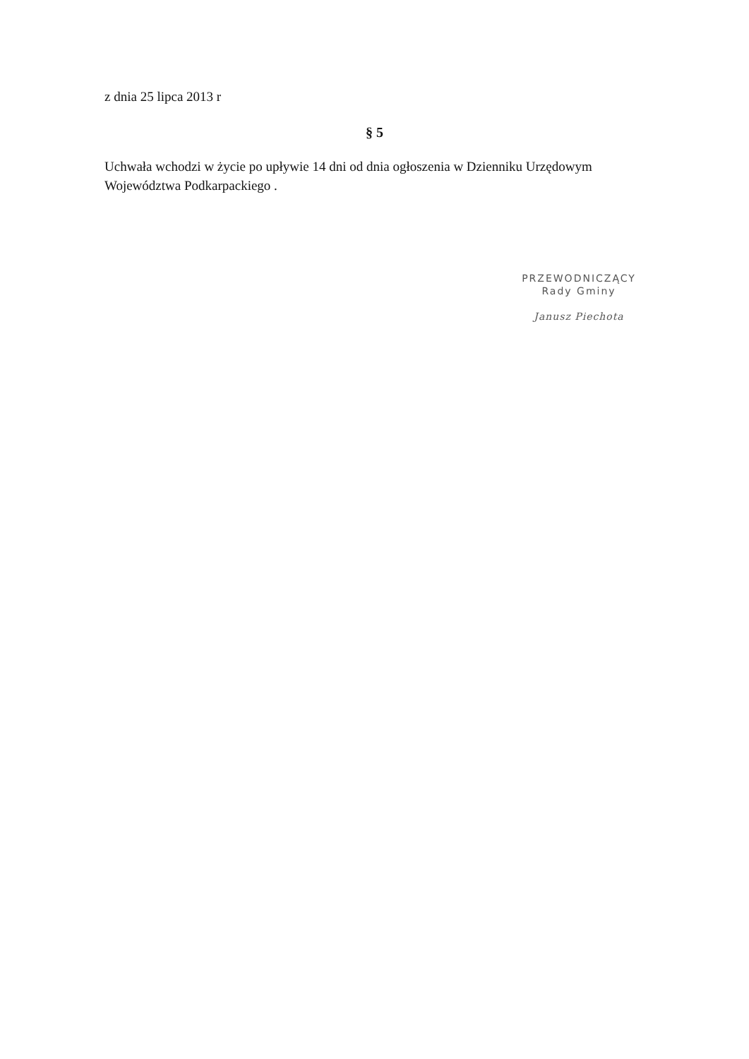z dnia 25 lipca 2013 r
§ 5
Uchwała wchodzi w życie po upływie 14 dni od dnia ogłoszenia w Dzienniku Urzędowym Województwa Podkarpackiego .
PRZEWODNICZĄCY
Rady Gminy
Janusz Piechota